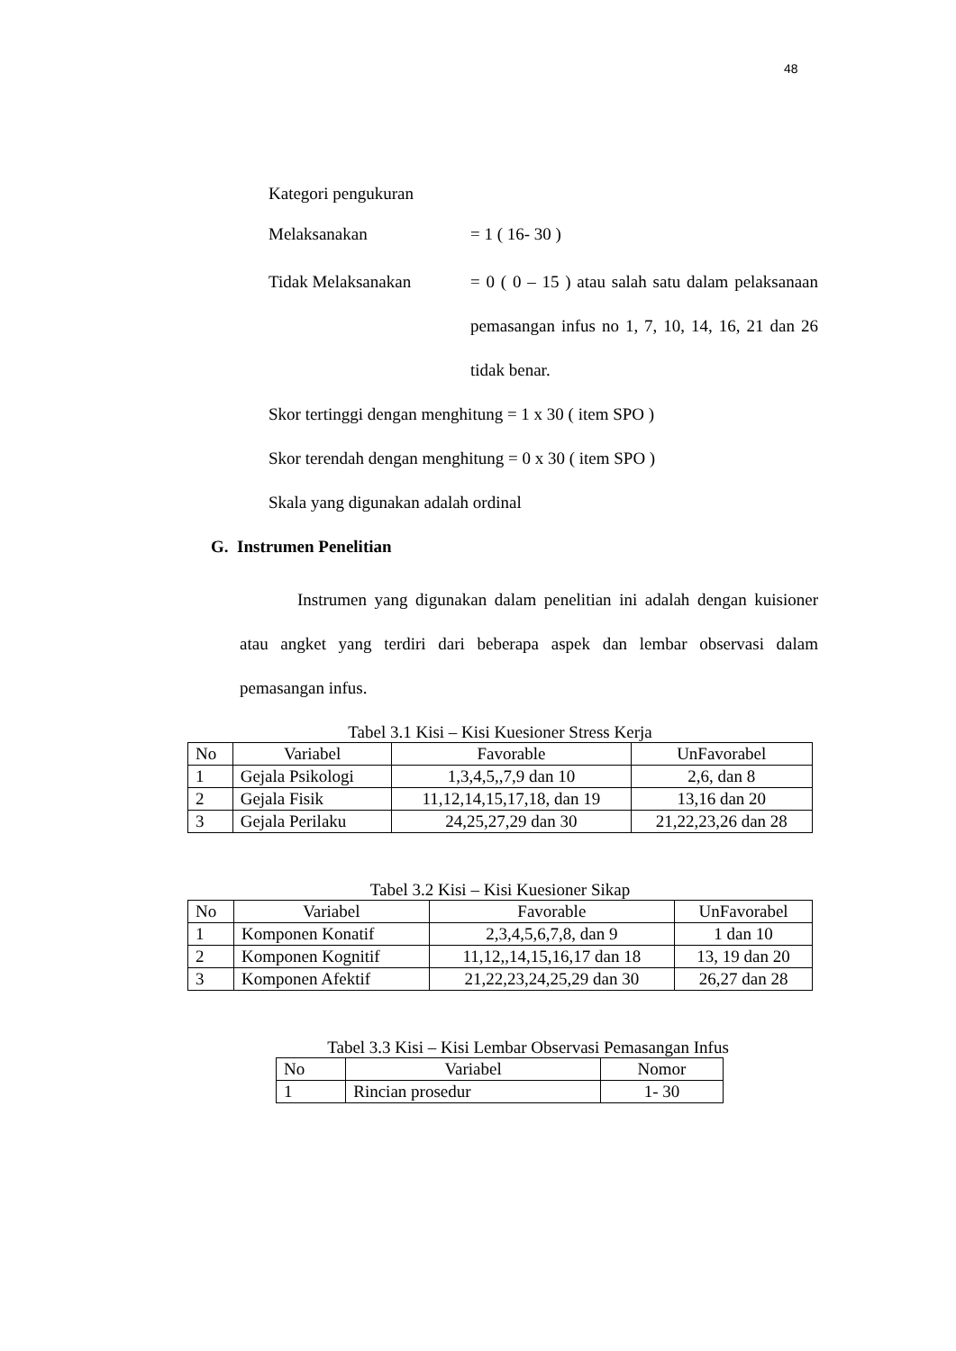48
Kategori pengukuran
Melaksanakan = 1 ( 16- 30 )
Tidak Melaksanakan = 0 ( 0 – 15 ) atau salah satu dalam pelaksanaan pemasangan infus no 1, 7, 10, 14, 16, 21 dan 26 tidak benar.
Skor tertinggi dengan menghitung = 1 x 30 ( item SPO )
Skor terendah dengan menghitung = 0 x 30 ( item SPO )
Skala yang digunakan adalah ordinal
G. Instrumen Penelitian
Instrumen yang digunakan dalam penelitian ini adalah dengan kuisioner atau angket yang terdiri dari beberapa aspek dan lembar observasi dalam pemasangan infus.
Tabel 3.1 Kisi – Kisi Kuesioner Stress Kerja
| No | Variabel | Favorable | UnFavorabel |
| 1 | Gejala Psikologi | 1,3,4,5,,7,9 dan 10 | 2,6, dan 8 |
| 2 | Gejala Fisik | 11,12,14,15,17,18, dan 19 | 13,16 dan 20 |
| 3 | Gejala Perilaku | 24,25,27,29 dan 30 | 21,22,23,26 dan 28 |
Tabel 3.2 Kisi – Kisi Kuesioner Sikap
| No | Variabel | Favorable | UnFavorabel |
| 1 | Komponen Konatif | 2,3,4,5,6,7,8, dan 9 | 1 dan 10 |
| 2 | Komponen Kognitif | 11,12,,14,15,16,17 dan 18 | 13, 19 dan 20 |
| 3 | Komponen Afektif | 21,22,23,24,25,29 dan 30 | 26,27 dan 28 |
Tabel 3.3 Kisi – Kisi Lembar Observasi Pemasangan Infus
| No | Variabel | Nomor |
| 1 | Rincian prosedur | 1- 30 |